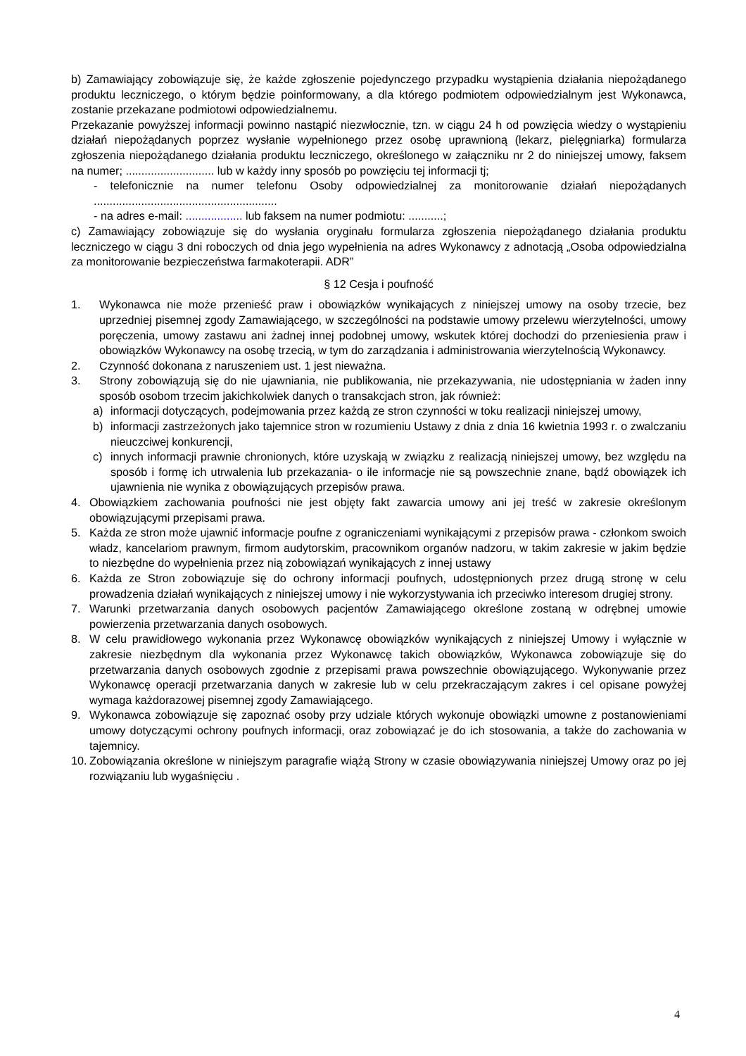b) Zamawiający zobowiązuje się, że każde zgłoszenie pojedynczego przypadku wystąpienia działania niepożądanego produktu leczniczego, o którym będzie poinformowany, a dla którego podmiotem odpowiedzialnym jest Wykonawca, zostanie przekazane podmiotowi odpowiedzialnemu.
Przekazanie powyższej informacji powinno nastąpić niezwłocznie, tzn. w ciągu 24 h od powzięcia wiedzy o wystąpieniu działań niepożądanych poprzez wysłanie wypełnionego przez osobę uprawnioną (lekarz, pielęgniarka) formularza zgłoszenia niepożądanego działania produktu leczniczego, określonego w załączniku nr 2 do niniejszej umowy, faksem na numer; ............................ lub w każdy inny sposób po powzięciu tej informacji tj;
- telefonicznie na numer telefonu Osoby odpowiedzialnej za monitorowanie działań niepożądanych ..........................................................
- na adres e-mail: .................. lub faksem na numer podmiotu: ...........;
c) Zamawiający zobowiązuje się do wysłania oryginału formularza zgłoszenia niepożądanego działania produktu leczniczego w ciągu 3 dni roboczych od dnia jego wypełnienia na adres Wykonawcy z adnotacją „Osoba odpowiedzialna za monitorowanie bezpieczeństwa farmakoterapii. ADR”
§ 12 Cesja i poufność
1. Wykonawca nie może przenieść praw i obowiązków wynikających z niniejszej umowy na osoby trzecie, bez uprzedniej pisemnej zgody Zamawiającego, w szczególności na podstawie umowy przelewu wierzytelności, umowy poręczenia, umowy zastawu ani żadnej innej podobnej umowy, wskutek której dochodzi do przeniesienia praw i obowiązków Wykonawcy na osobę trzecią, w tym do zarządzania i administrowania wierzytelnością Wykonawcy.
2. Czynność dokonana z naruszeniem ust. 1 jest nieważna.
3. Strony zobowiązują się do nie ujawniania, nie publikowania, nie przekazywania, nie udostępniania w żaden inny sposób osobom trzecim jakichkolwiek danych o transakcjach stron, jak również:
a) informacji dotyczących, podejmowania przez każdą ze stron czynności w toku realizacji niniejszej umowy,
b) informacji zastrzeżonych jako tajemnice stron w rozumieniu Ustawy z dnia z dnia 16 kwietnia 1993 r. o zwalczaniu nieuczciwej konkurencji,
c) innych informacji prawnie chronionych, które uzyskają w związku z realizacją niniejszej umowy, bez względu na sposób i formę ich utrwalenia lub przekazania- o ile informacje nie są powszechnie znane, bądź obowiązek ich ujawnienia nie wynika z obowiązujących przepisów prawa.
4. Obowiązkiem zachowania poufności nie jest objęty fakt zawarcia umowy ani jej treść w zakresie określonym obowiązującymi przepisami prawa.
5. Każda ze stron może ujawnić informacje poufne z ograniczeniami wynikającymi z przepisów prawa - członkom swoich władz, kancelariom prawnym, firmom audytorskim, pracownikom organów nadzoru, w takim zakresie w jakim będzie to niezbędne do wypełnienia przez nią zobowiązań wynikających z innej ustawy
6. Każda ze Stron zobowiązuje się do ochrony informacji poufnych, udostępnionych przez drugą stronę w celu prowadzenia działań wynikających z niniejszej umowy i nie wykorzystywania ich przeciwko interesom drugiej strony.
7. Warunki przetwarzania danych osobowych pacjentów Zamawiającego określone zostaną w odrębnej umowie powierzenia przetwarzania danych osobowych.
8. W celu prawidłowego wykonania przez Wykonawcę obowiązków wynikających z niniejszej Umowy i wyłącznie w zakresie niezbędnym dla wykonania przez Wykonawcę takich obowiązków, Wykonawca zobowiązuje się do przetwarzania danych osobowych zgodnie z przepisami prawa powszechnie obowiązującego. Wykonywanie przez Wykonawcę operacji przetwarzania danych w zakresie lub w celu przekraczającym zakres i cel opisane powyżej wymaga każdorazowej pisemnej zgody Zamawiającego.
9. Wykonawca zobowiązuje się zapoznać osoby przy udziale których wykonuje obowiązki umowne z postanowieniami umowy dotyczącymi ochrony poufnych informacji, oraz zobowiązać je do ich stosowania, a także do zachowania w tajemnicy.
10. Zobowiązania określone w niniejszym paragrafie wiążą Strony w czasie obowiązywania niniejszej Umowy oraz po jej rozwiązaniu lub wygaśnięciu .
4